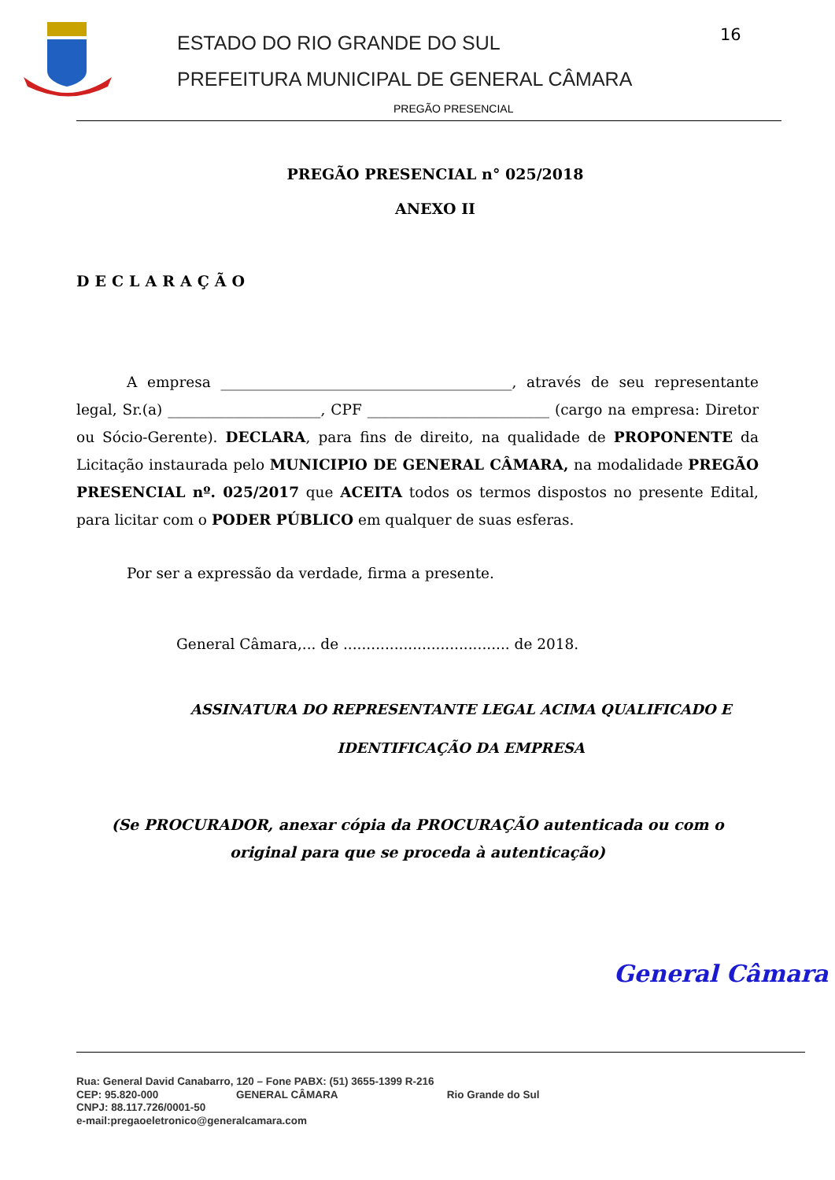ESTADO DO RIO GRANDE DO SUL
PREFEITURA MUNICIPAL DE GENERAL CÂMARA
16
PREGÃO PRESENCIAL
PREGÃO PRESENCIAL n° 025/2018
ANEXO II
DECLARAÇÃO
A empresa ________________________________________, através de seu representante legal, Sr.(a) _____________________, CPF _________________________ (cargo na empresa: Diretor ou Sócio-Gerente). DECLARA, para fins de direito, na qualidade de PROPONENTE da Licitação instaurada pelo MUNICIPIO DE GENERAL CÂMARA, na modalidade PREGÃO PRESENCIAL nº. 025/2017 que ACEITA todos os termos dispostos no presente Edital, para licitar com o PODER PÚBLICO em qualquer de suas esferas.
Por ser a expressão da verdade, firma a presente.
General Câmara,... de .................................... de 2018.
ASSINATURA DO REPRESENTANTE LEGAL ACIMA QUALIFICADO E
IDENTIFICAÇÃO DA EMPRESA
(Se PROCURADOR, anexar cópia da PROCURAÇÃO autenticada ou com o original para que se proceda à autenticação)
General Câmara
Rua: General David Canabarro, 120 – Fone PABX: (51) 3655-1399 R-216
CEP: 95.820-000 GENERAL CÂMARA Rio Grande do Sul
CNPJ: 88.117.726/0001-50
e-mail:pregaoeletronico@generalcamara.com